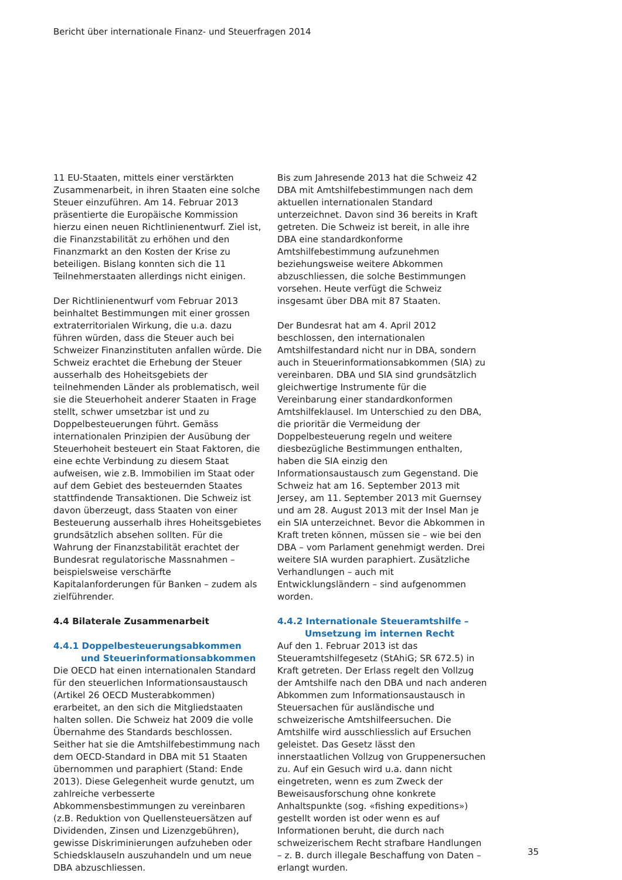Bericht über internationale Finanz- und Steuerfragen 2014
11 EU-Staaten, mittels einer verstärkten Zusammenarbeit, in ihren Staaten eine solche Steuer einzuführen. Am 14. Februar 2013 präsentierte die Europäische Kommission hierzu einen neuen Richtlinienentwurf. Ziel ist, die Finanzstabilität zu erhöhen und den Finanzmarkt an den Kosten der Krise zu beteiligen. Bislang konnten sich die 11 Teilnehmerstaaten allerdings nicht einigen.
Der Richtlinienentwurf vom Februar 2013 beinhaltet Bestimmungen mit einer grossen extraterritorialen Wirkung, die u.a. dazu führen würden, dass die Steuer auch bei Schweizer Finanzinstituten anfallen würde. Die Schweiz erachtet die Erhebung der Steuer ausserhalb des Hoheitsgebiets der teilnehmenden Länder als problematisch, weil sie die Steuerhoheit anderer Staaten in Frage stellt, schwer umsetzbar ist und zu Doppelbesteuerungen führt. Gemäss internationalen Prinzipien der Ausübung der Steuerhoheit besteuert ein Staat Faktoren, die eine echte Verbindung zu diesem Staat aufweisen, wie z.B. Immobilien im Staat oder auf dem Gebiet des besteuernden Staates stattfindende Transaktionen. Die Schweiz ist davon überzeugt, dass Staaten von einer Besteuerung ausserhalb ihres Hoheitsgebietes grundsätzlich absehen sollten. Für die Wahrung der Finanzstabilität erachtet der Bundesrat regulatorische Massnahmen – beispielsweise verschärfte Kapitalanforderungen für Banken – zudem als zielführender.
4.4 Bilaterale Zusammenarbeit
4.4.1 Doppelbesteuerungsabkommen und Steuerinformationsabkommen
Die OECD hat einen internationalen Standard für den steuerlichen Informationsaustausch (Artikel 26 OECD Musterabkommen) erarbeitet, an den sich die Mitgliedstaaten halten sollen. Die Schweiz hat 2009 die volle Übernahme des Standards beschlossen. Seither hat sie die Amtshilfebestimmung nach dem OECD-Standard in DBA mit 51 Staaten übernommen und paraphiert (Stand: Ende 2013). Diese Gelegenheit wurde genutzt, um zahlreiche verbesserte Abkommensbestimmungen zu vereinbaren (z.B. Reduktion von Quellensteuersätzen auf Dividenden, Zinsen und Lizenzgebühren), gewisse Diskriminierungen aufzuheben oder Schiedsklauseln auszuhandeln und um neue DBA abzuschliessen.
Bis zum Jahresende 2013 hat die Schweiz 42 DBA mit Amtshilfebestimmungen nach dem aktuellen internationalen Standard unterzeichnet. Davon sind 36 bereits in Kraft getreten. Die Schweiz ist bereit, in alle ihre DBA eine standardkonforme Amtshilfebestimmung aufzunehmen beziehungsweise weitere Abkommen abzuschliessen, die solche Bestimmungen vorsehen. Heute verfügt die Schweiz insgesamt über DBA mit 87 Staaten.
Der Bundesrat hat am 4. April 2012 beschlossen, den internationalen Amtshilfestandard nicht nur in DBA, sondern auch in Steuerinformationsabkommen (SIA) zu vereinbaren. DBA und SIA sind grundsätzlich gleichwertige Instrumente für die Vereinbarung einer standardkonformen Amtshilfeklausel. Im Unterschied zu den DBA, die prioritär die Vermeidung der Doppelbesteuerung regeln und weitere diesbezügliche Bestimmungen enthalten, haben die SIA einzig den Informationsaustausch zum Gegenstand. Die Schweiz hat am 16. September 2013 mit Jersey, am 11. September 2013 mit Guernsey und am 28. August 2013 mit der Insel Man je ein SIA unterzeichnet. Bevor die Abkommen in Kraft treten können, müssen sie – wie bei den DBA – vom Parlament genehmigt werden. Drei weitere SIA wurden paraphiert. Zusätzliche Verhandlungen – auch mit Entwicklungsländern – sind aufgenommen worden.
4.4.2 Internationale Steueramtshilfe – Umsetzung im internen Recht
Auf den 1. Februar 2013 ist das Steueramtshilfegesetz (StAhiG; SR 672.5) in Kraft getreten. Der Erlass regelt den Vollzug der Amtshilfe nach den DBA und nach anderen Abkommen zum Informationsaustausch in Steuersachen für ausländische und schweizerische Amtshilfeersuchen. Die Amtshilfe wird ausschliesslich auf Ersuchen geleistet. Das Gesetz lässt den innerstaatlichen Vollzug von Gruppenersuchen zu. Auf ein Gesuch wird u.a. dann nicht eingetreten, wenn es zum Zweck der Beweisausforschung ohne konkrete Anhaltspunkte (sog. «fishing expeditions») gestellt worden ist oder wenn es auf Informationen beruht, die durch nach schweizerischem Recht strafbare Handlungen – z. B. durch illegale Beschaffung von Daten – erlangt wurden.
35